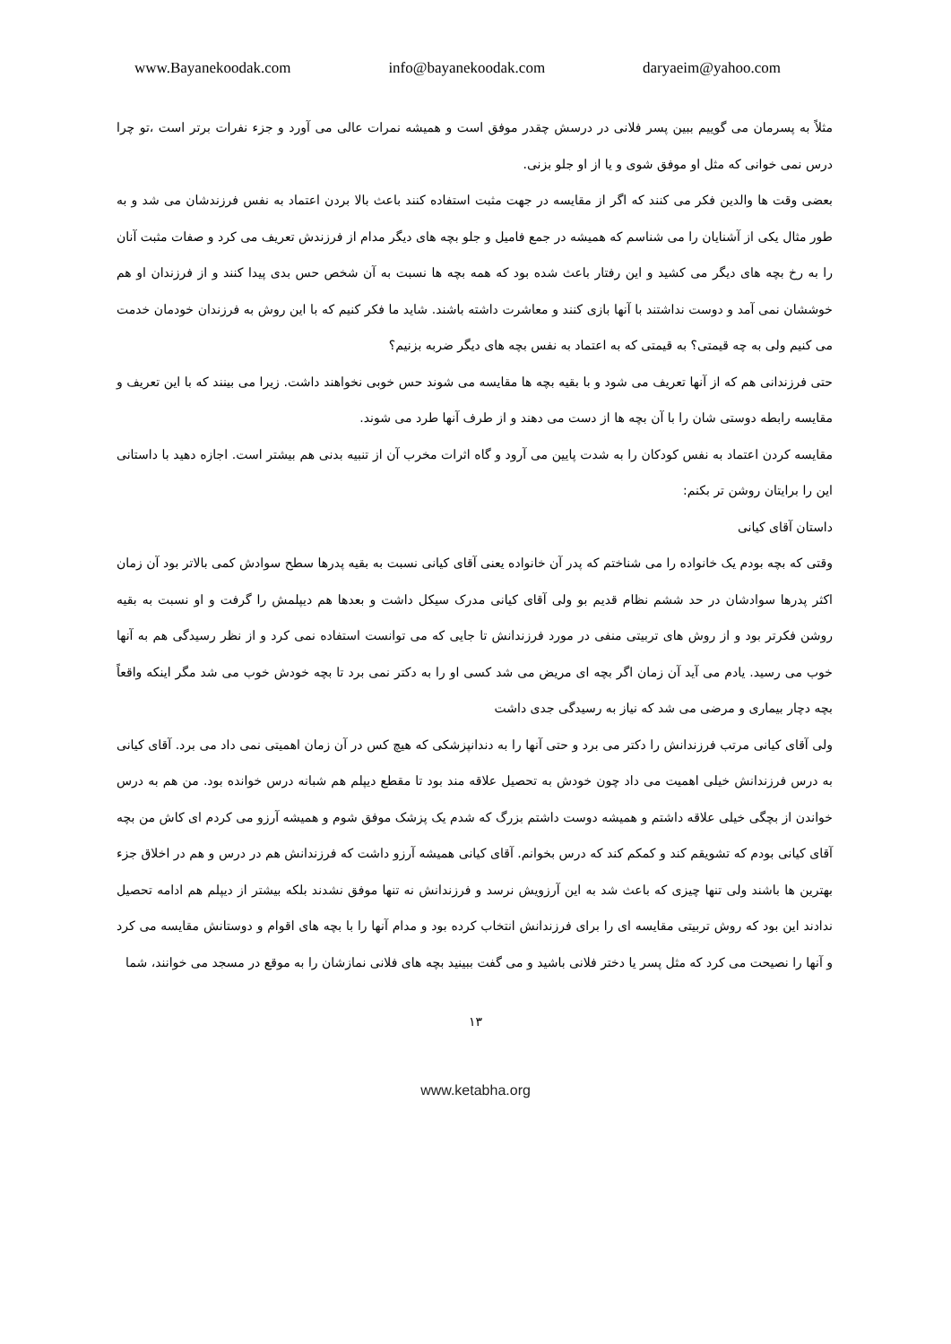www.Bayanekoodak.com info@bayanekoodak.com daryaeim@yahoo.com
مثلاً به پسرمان می گوییم ببین پسر فلانی در درسش چقدر موفق است و همیشه نمرات عالی می آورد و جزء نفرات برتر است ،تو چرا درس نمی خوانی که مثل او موفق شوی و یا از او جلو بزنی.
بعضی وقت ها والدین فکر می کنند که اگر از مقایسه در جهت مثبت استفاده کنند باعث بالا بردن اعتماد به نفس فرزندشان می شد و به طور مثال یکی از آشنایان را می شناسم که همیشه در جمع فامیل و جلو بچه های دیگر مدام از فرزندش تعریف می کرد و صفات مثبت آنان را به رخ بچه های دیگر می کشید و این رفتار باعث شده بود که همه بچه ها نسبت به آن شخص حس بدی پیدا کنند و از فرزندان او هم خوششان نمی آمد و دوست نداشتند با آنها بازی کنند و معاشرت داشته باشند. شاید ما فکر کنیم که با این روش به فرزندان خودمان خدمت می کنیم ولی به چه قیمتی؟ به قیمتی که به اعتماد به نفس بچه های دیگر ضربه بزنیم؟
حتی فرزندانی هم که از آنها تعریف می شود و با بقیه بچه ها مقایسه می شوند حس خوبی نخواهند داشت. زیرا می بینند که با این تعریف و مقایسه رابطه دوستی شان را با آن بچه ها از دست می دهند و از طرف آنها طرد می شوند.
مقایسه کردن اعتماد به نفس کودکان را به شدت پایین می آرود و گاه اثرات مخرب آن از تنبیه بدنی هم بیشتر است. اجازه دهید با داستانی این را برایتان روشن تر بکنم:
داستان آقای کیانی
وقتی که بچه بودم یک خانواده را می شناختم که پدر آن خانواده یعنی آقای کیانی نسبت به بقیه پدرها سطح سوادش کمی بالاتر بود آن زمان اکثر پدرها سوادشان در حد ششم نظام قدیم بو ولی آقای کیانی مدرک سیکل داشت و بعدها هم دیپلمش را گرفت و او نسبت به بقیه روشن فکرتر بود و از روش های تربیتی منفی در مورد فرزندانش تا جایی که می توانست استفاده نمی کرد و از نظر رسیدگی هم به آنها خوب می رسید. یادم می آید آن زمان اگر بچه ای مریض می شد کسی او را به دکتر نمی برد تا بچه خودش خوب می شد مگر اینکه واقعاً بچه دچار بیماری و مرضی می شد که نیاز به رسیدگی جدی داشت
ولی آقای کیانی مرتب فرزندانش را دکتر می برد و حتی آنها را به دندانپزشکی که هیچ کس در آن زمان اهمیتی نمی داد می برد. آقای کیانی به درس فرزندانش خیلی اهمیت می داد چون خودش به تحصیل علاقه مند بود تا مقطع دیپلم هم شبانه درس خوانده بود. من هم به درس خواندن از بچگی خیلی علاقه داشتم و همیشه دوست داشتم بزرگ که شدم یک پزشک موفق شوم و همیشه آرزو می کردم ای کاش من بچه آقای کیانی بودم که تشویقم کند و کمکم کند که درس بخوانم. آقای کیانی همیشه آرزو داشت که فرزندانش هم در درس و هم در اخلاق جزء بهترین ها باشند ولی تنها چیزی که باعث شد به این آرزویش نرسد و فرزندانش نه تنها موفق نشدند بلکه بیشتر از دیپلم هم ادامه تحصیل ندادند این بود که روش تربیتی مقایسه ای را برای فرزندانش انتخاب کرده بود و مدام آنها را با بچه های اقوام و دوستانش مقایسه می کرد و آنها را نصیحت می کرد که مثل پسر یا دختر فلانی باشید و می گفت ببینید بچه های فلانی نمازشان را به موقع در مسجد می خوانند، شما
۱۳
www.ketabha.org